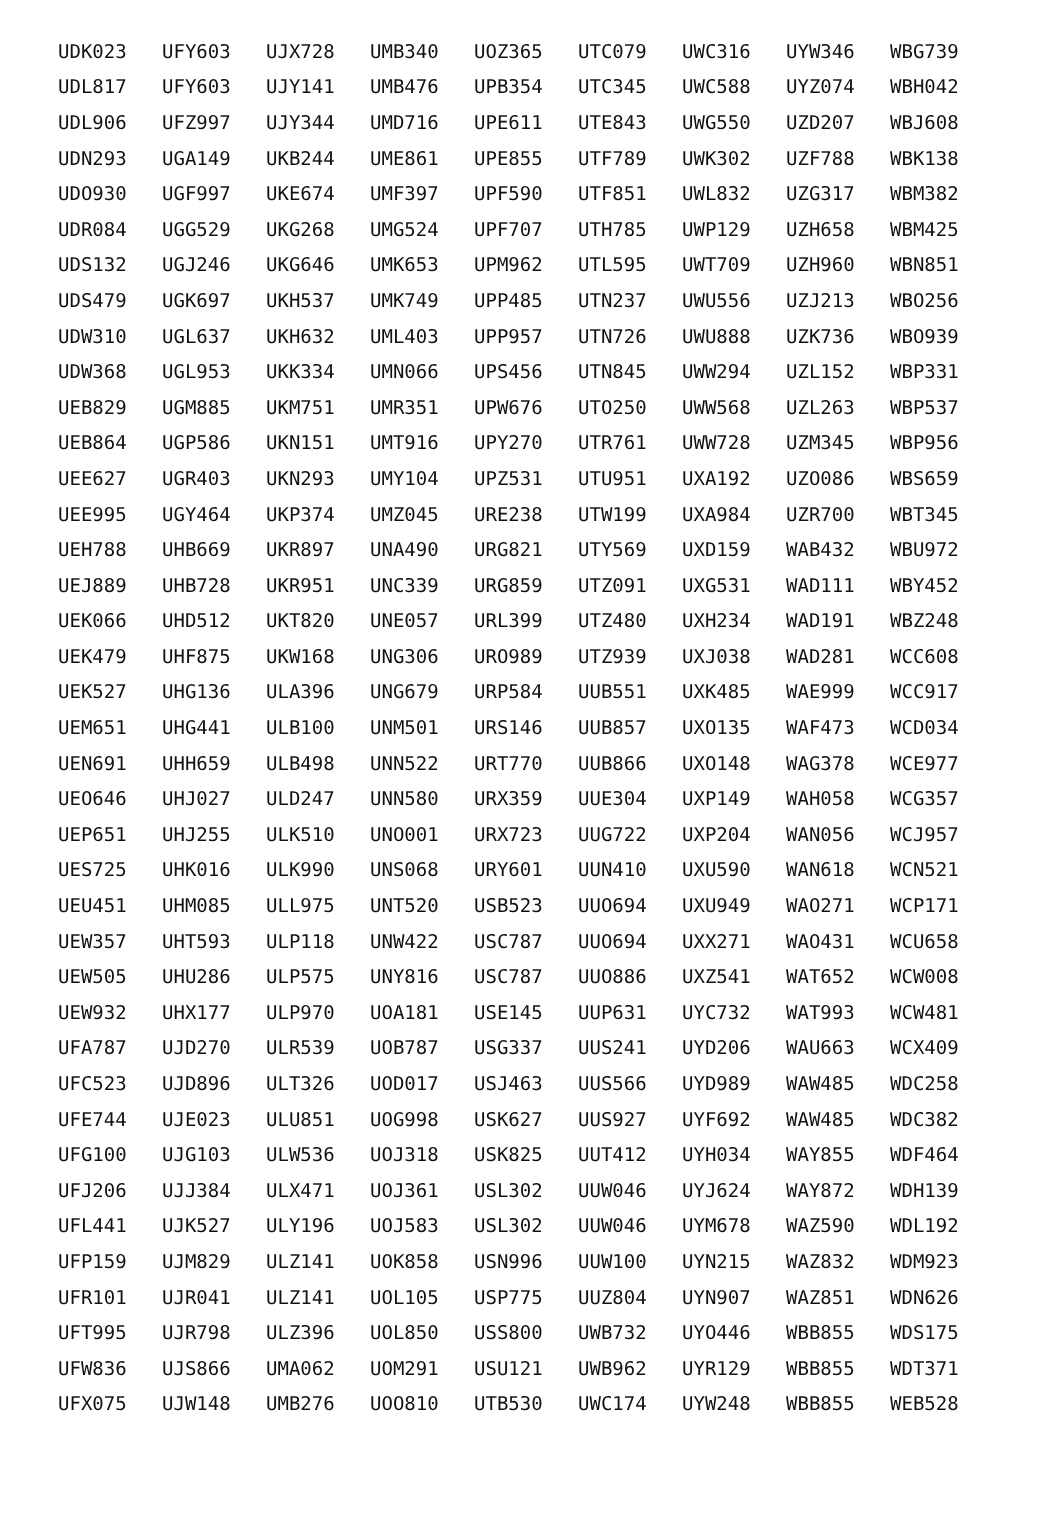| UDK023 | UFY603 | UJX728 | UMB340 | UOZ365 | UTC079 | UWC316 | UYW346 | WBG739 |
| UDL817 | UFY603 | UJY141 | UMB476 | UPB354 | UTC345 | UWC588 | UYZ074 | WBH042 |
| UDL906 | UFZ997 | UJY344 | UMD716 | UPE611 | UTE843 | UWG550 | UZD207 | WBJ608 |
| UDN293 | UGA149 | UKB244 | UME861 | UPE855 | UTF789 | UWK302 | UZF788 | WBK138 |
| UDO930 | UGF997 | UKE674 | UMF397 | UPF590 | UTF851 | UWL832 | UZG317 | WBM382 |
| UDR084 | UGG529 | UKG268 | UMG524 | UPF707 | UTH785 | UWP129 | UZH658 | WBM425 |
| UDS132 | UGJ246 | UKG646 | UMK653 | UPM962 | UTL595 | UWT709 | UZH960 | WBN851 |
| UDS479 | UGK697 | UKH537 | UMK749 | UPP485 | UTN237 | UWU556 | UZJ213 | WBO256 |
| UDW310 | UGL637 | UKH632 | UML403 | UPP957 | UTN726 | UWU888 | UZK736 | WBO939 |
| UDW368 | UGL953 | UKK334 | UMN066 | UPS456 | UTN845 | UWW294 | UZL152 | WBP331 |
| UEB829 | UGM885 | UKM751 | UMR351 | UPW676 | UTO250 | UWW568 | UZL263 | WBP537 |
| UEB864 | UGP586 | UKN151 | UMT916 | UPY270 | UTR761 | UWW728 | UZM345 | WBP956 |
| UEE627 | UGR403 | UKN293 | UMY104 | UPZ531 | UTU951 | UXA192 | UZO086 | WBS659 |
| UEE995 | UGY464 | UKP374 | UMZ045 | URE238 | UTW199 | UXA984 | UZR700 | WBT345 |
| UEH788 | UHB669 | UKR897 | UNA490 | URG821 | UTY569 | UXD159 | WAB432 | WBU972 |
| UEJ889 | UHB728 | UKR951 | UNC339 | URG859 | UTZ091 | UXG531 | WAD111 | WBY452 |
| UEK066 | UHD512 | UKT820 | UNE057 | URL399 | UTZ480 | UXH234 | WAD191 | WBZ248 |
| UEK479 | UHF875 | UKW168 | UNG306 | URO989 | UTZ939 | UXJ038 | WAD281 | WCC608 |
| UEK527 | UHG136 | ULA396 | UNG679 | URP584 | UUB551 | UXK485 | WAE999 | WCC917 |
| UEM651 | UHG441 | ULB100 | UNM501 | URS146 | UUB857 | UXO135 | WAF473 | WCD034 |
| UEN691 | UHH659 | ULB498 | UNN522 | URT770 | UUB866 | UXO148 | WAG378 | WCE977 |
| UEO646 | UHJ027 | ULD247 | UNN580 | URX359 | UUE304 | UXP149 | WAH058 | WCG357 |
| UEP651 | UHJ255 | ULK510 | UNO001 | URX723 | UUG722 | UXP204 | WAN056 | WCJ957 |
| UES725 | UHK016 | ULK990 | UNS068 | URY601 | UUN410 | UXU590 | WAN618 | WCN521 |
| UEU451 | UHM085 | ULL975 | UNT520 | USB523 | UUO694 | UXU949 | WAO271 | WCP171 |
| UEW357 | UHT593 | ULP118 | UNW422 | USC787 | UUO694 | UXX271 | WAO431 | WCU658 |
| UEW505 | UHU286 | ULP575 | UNY816 | USC787 | UUO886 | UXZ541 | WAT652 | WCW008 |
| UEW932 | UHX177 | ULP970 | UOA181 | USE145 | UUP631 | UYC732 | WAT993 | WCW481 |
| UFA787 | UJD270 | ULR539 | UOB787 | USG337 | UUS241 | UYD206 | WAU663 | WCX409 |
| UFC523 | UJD896 | ULT326 | UOD017 | USJ463 | UUS566 | UYD989 | WAW485 | WDC258 |
| UFE744 | UJE023 | ULU851 | UOG998 | USK627 | UUS927 | UYF692 | WAW485 | WDC382 |
| UFG100 | UJG103 | ULW536 | UOJ318 | USK825 | UUT412 | UYH034 | WAY855 | WDF464 |
| UFJ206 | UJJ384 | ULX471 | UOJ361 | USL302 | UUW046 | UYJ624 | WAY872 | WDH139 |
| UFL441 | UJK527 | ULY196 | UOJ583 | USL302 | UUW046 | UYM678 | WAZ590 | WDL192 |
| UFP159 | UJM829 | ULZ141 | UOK858 | USN996 | UUW100 | UYN215 | WAZ832 | WDM923 |
| UFR101 | UJR041 | ULZ141 | UOL105 | USP775 | UUZ804 | UYN907 | WAZ851 | WDN626 |
| UFT995 | UJR798 | ULZ396 | UOL850 | USS800 | UWB732 | UYO446 | WBB855 | WDS175 |
| UFW836 | UJS866 | UMA062 | UOM291 | USU121 | UWB962 | UYR129 | WBB855 | WDT371 |
| UFX075 | UJW148 | UMB276 | UOO810 | UTB530 | UWC174 | UYW248 | WBB855 | WEB528 |